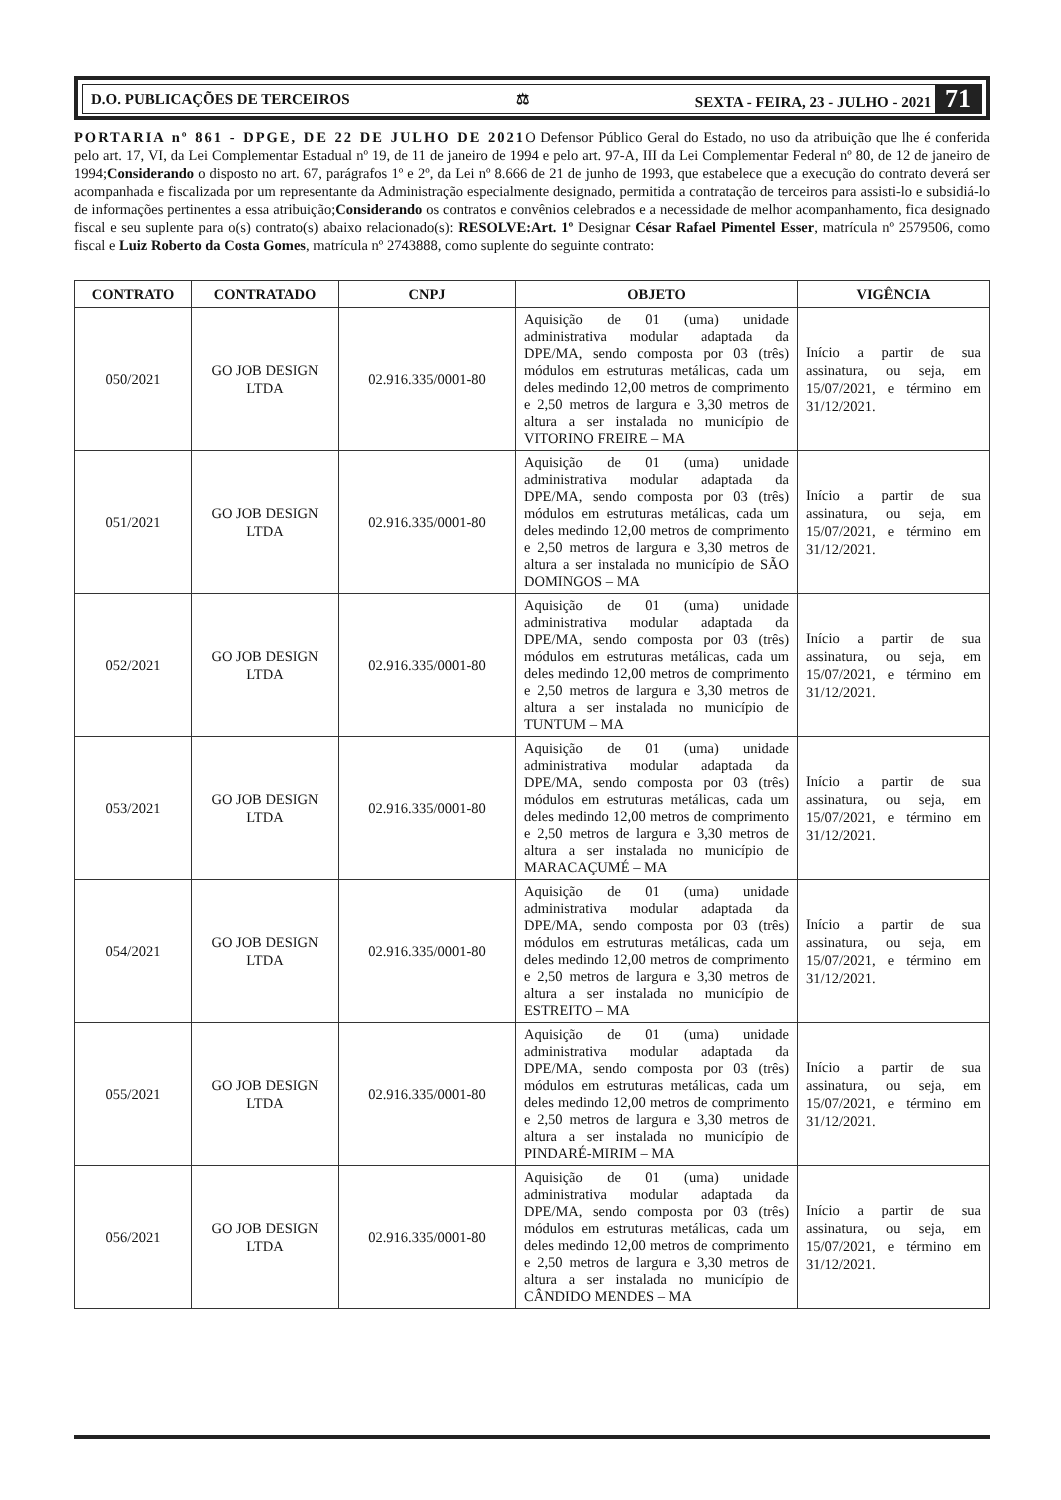D.O. PUBLICAÇÕES DE TERCEIROS ⚖ SEXTA - FEIRA, 23 - JULHO - 2021 71
PORTARIA nº 861 - DPGE, DE 22 DE JULHO DE 2021 O Defensor Público Geral do Estado, no uso da atribuição que lhe é conferida pelo art. 17, VI, da Lei Complementar Estadual nº 19, de 11 de janeiro de 1994 e pelo art. 97-A, III da Lei Complementar Federal nº 80, de 12 de janeiro de 1994;Considerando o disposto no art. 67, parágrafos 1º e 2º, da Lei nº 8.666 de 21 de junho de 1993, que estabelece que a execução do contrato deverá ser acompanhada e fiscalizada por um representante da Administração especialmente designado, permitida a contratação de terceiros para assisti-lo e subsidiá-lo de informações pertinentes a essa atribuição;Considerando os contratos e convênios celebrados e a necessidade de melhor acompanhamento, fica designado fiscal e seu suplente para o(s) contrato(s) abaixo relacionado(s): RESOLVE:Art. 1º Designar César Rafael Pimentel Esser, matrícula nº 2579506, como fiscal e Luiz Roberto da Costa Gomes, matrícula nº 2743888, como suplente do seguinte contrato:
| CONTRATO | CONTRATADO | CNPJ | OBJETO | VIGÊNCIA |
| --- | --- | --- | --- | --- |
| 050/2021 | GO JOB DESIGN LTDA | 02.916.335/0001-80 | Aquisição de 01 (uma) unidade administrativa modular adaptada da DPE/MA, sendo composta por 03 (três) módulos em estruturas metálicas, cada um deles medindo 12,00 metros de comprimento e 2,50 metros de largura e 3,30 metros de altura a ser instalada no município de VITORINO FREIRE – MA | Início a partir de sua assinatura, ou seja, em 15/07/2021, e término em 31/12/2021. |
| 051/2021 | GO JOB DESIGN LTDA | 02.916.335/0001-80 | Aquisição de 01 (uma) unidade administrativa modular adaptada da DPE/MA, sendo composta por 03 (três) módulos em estruturas metálicas, cada um deles medindo 12,00 metros de comprimento e 2,50 metros de largura e 3,30 metros de altura a ser instalada no município de SÃO DOMINGOS – MA | Início a partir de sua assinatura, ou seja, em 15/07/2021, e término em 31/12/2021. |
| 052/2021 | GO JOB DESIGN LTDA | 02.916.335/0001-80 | Aquisição de 01 (uma) unidade administrativa modular adaptada da DPE/MA, sendo composta por 03 (três) módulos em estruturas metálicas, cada um deles medindo 12,00 metros de comprimento e 2,50 metros de largura e 3,30 metros de altura a ser instalada no município de TUNTUM – MA | Início a partir de sua assinatura, ou seja, em 15/07/2021, e término em 31/12/2021. |
| 053/2021 | GO JOB DESIGN LTDA | 02.916.335/0001-80 | Aquisição de 01 (uma) unidade administrativa modular adaptada da DPE/MA, sendo composta por 03 (três) módulos em estruturas metálicas, cada um deles medindo 12,00 metros de comprimento e 2,50 metros de largura e 3,30 metros de altura a ser instalada no município de MARACAÇUMÉ – MA | Início a partir de sua assinatura, ou seja, em 15/07/2021, e término em 31/12/2021. |
| 054/2021 | GO JOB DESIGN LTDA | 02.916.335/0001-80 | Aquisição de 01 (uma) unidade administrativa modular adaptada da DPE/MA, sendo composta por 03 (três) módulos em estruturas metálicas, cada um deles medindo 12,00 metros de comprimento e 2,50 metros de largura e 3,30 metros de altura a ser instalada no município de ESTREITO – MA | Início a partir de sua assinatura, ou seja, em 15/07/2021, e término em 31/12/2021. |
| 055/2021 | GO JOB DESIGN LTDA | 02.916.335/0001-80 | Aquisição de 01 (uma) unidade administrativa modular adaptada da DPE/MA, sendo composta por 03 (três) módulos em estruturas metálicas, cada um deles medindo 12,00 metros de comprimento e 2,50 metros de largura e 3,30 metros de altura a ser instalada no município de PINDARÉ-MIRIM – MA | Início a partir de sua assinatura, ou seja, em 15/07/2021, e término em 31/12/2021. |
| 056/2021 | GO JOB DESIGN LTDA | 02.916.335/0001-80 | Aquisição de 01 (uma) unidade administrativa modular adaptada da DPE/MA, sendo composta por 03 (três) módulos em estruturas metálicas, cada um deles medindo 12,00 metros de comprimento e 2,50 metros de largura e 3,30 metros de altura a ser instalada no município de CÂNDIDO MENDES – MA | Início a partir de sua assinatura, ou seja, em 15/07/2021, e término em 31/12/2021. |